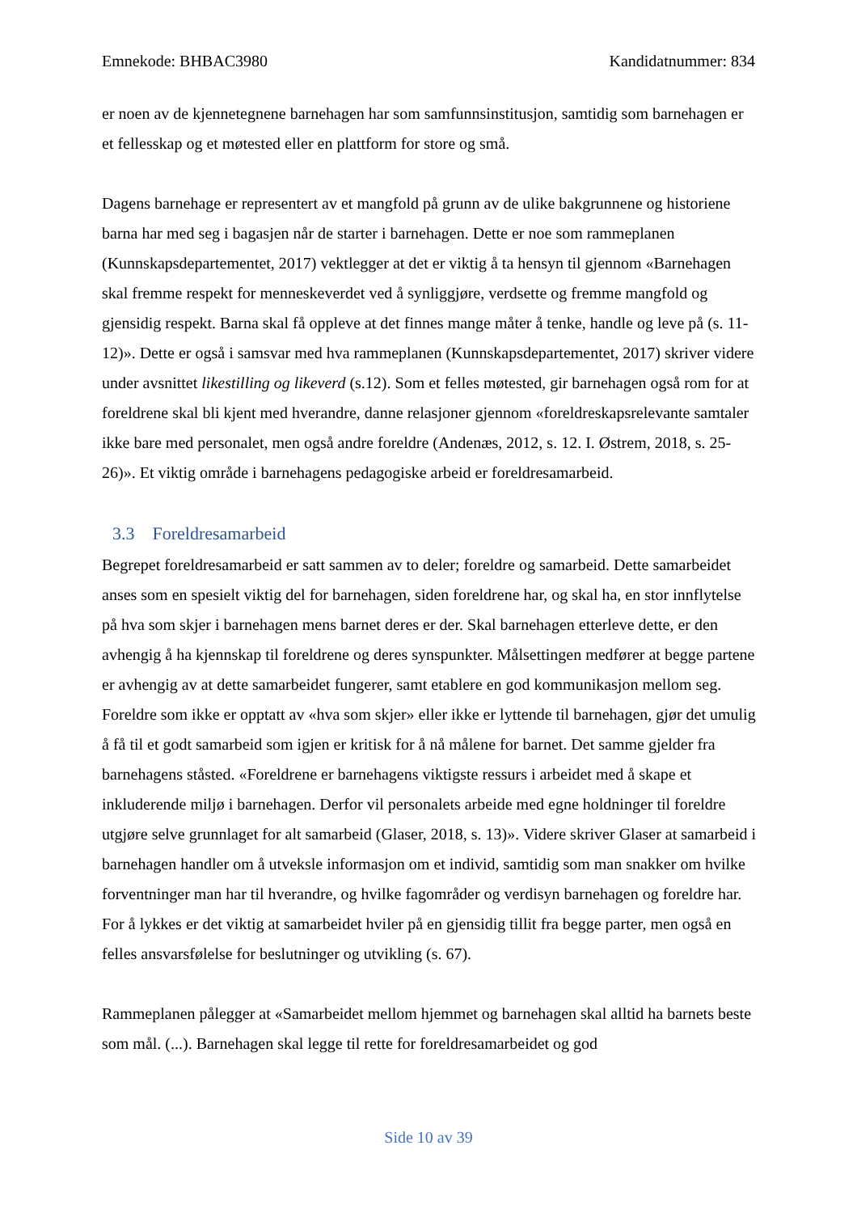Emnekode: BHBAC3980 Kandidatnummer: 834
er noen av de kjennetegnene barnehagen har som samfunnsinstitusjon, samtidig som barnehagen er et fellesskap og et møtested eller en plattform for store og små.
Dagens barnehage er representert av et mangfold på grunn av de ulike bakgrunnene og historiene barna har med seg i bagasjen når de starter i barnehagen. Dette er noe som rammeplanen (Kunnskapsdepartementet, 2017) vektlegger at det er viktig å ta hensyn til gjennom «Barnehagen skal fremme respekt for menneskeverdet ved å synliggjøre, verdsette og fremme mangfold og gjensidig respekt. Barna skal få oppleve at det finnes mange måter å tenke, handle og leve på (s. 11-12)». Dette er også i samsvar med hva rammeplanen (Kunnskapsdepartementet, 2017) skriver videre under avsnittet likestilling og likeverd (s.12). Som et felles møtested, gir barnehagen også rom for at foreldrene skal bli kjent med hverandre, danne relasjoner gjennom «foreldreskapsrelevante samtaler ikke bare med personalet, men også andre foreldre (Andenæs, 2012, s. 12. I. Østrem, 2018, s. 25-26)». Et viktig område i barnehagens pedagogiske arbeid er foreldresamarbeid.
3.3 Foreldresamarbeid
Begrepet foreldresamarbeid er satt sammen av to deler; foreldre og samarbeid. Dette samarbeidet anses som en spesielt viktig del for barnehagen, siden foreldrene har, og skal ha, en stor innflytelse på hva som skjer i barnehagen mens barnet deres er der. Skal barnehagen etterleve dette, er den avhengig å ha kjennskap til foreldrene og deres synspunkter. Målsettingen medfører at begge partene er avhengig av at dette samarbeidet fungerer, samt etablere en god kommunikasjon mellom seg. Foreldre som ikke er opptatt av «hva som skjer» eller ikke er lyttende til barnehagen, gjør det umulig å få til et godt samarbeid som igjen er kritisk for å nå målene for barnet. Det samme gjelder fra barnehagens ståsted. «Foreldrene er barnehagens viktigste ressurs i arbeidet med å skape et inkluderende miljø i barnehagen. Derfor vil personalets arbeide med egne holdninger til foreldre utgjøre selve grunnlaget for alt samarbeid (Glaser, 2018, s. 13)». Videre skriver Glaser at samarbeid i barnehagen handler om å utveksle informasjon om et individ, samtidig som man snakker om hvilke forventninger man har til hverandre, og hvilke fagområder og verdisyn barnehagen og foreldre har. For å lykkes er det viktig at samarbeidet hviler på en gjensidig tillit fra begge parter, men også en felles ansvarsfølelse for beslutninger og utvikling (s. 67).
Rammeplanen pålegger at «Samarbeidet mellom hjemmet og barnehagen skal alltid ha barnets beste som mål. (...). Barnehagen skal legge til rette for foreldresamarbeidet og god
Side 10 av 39